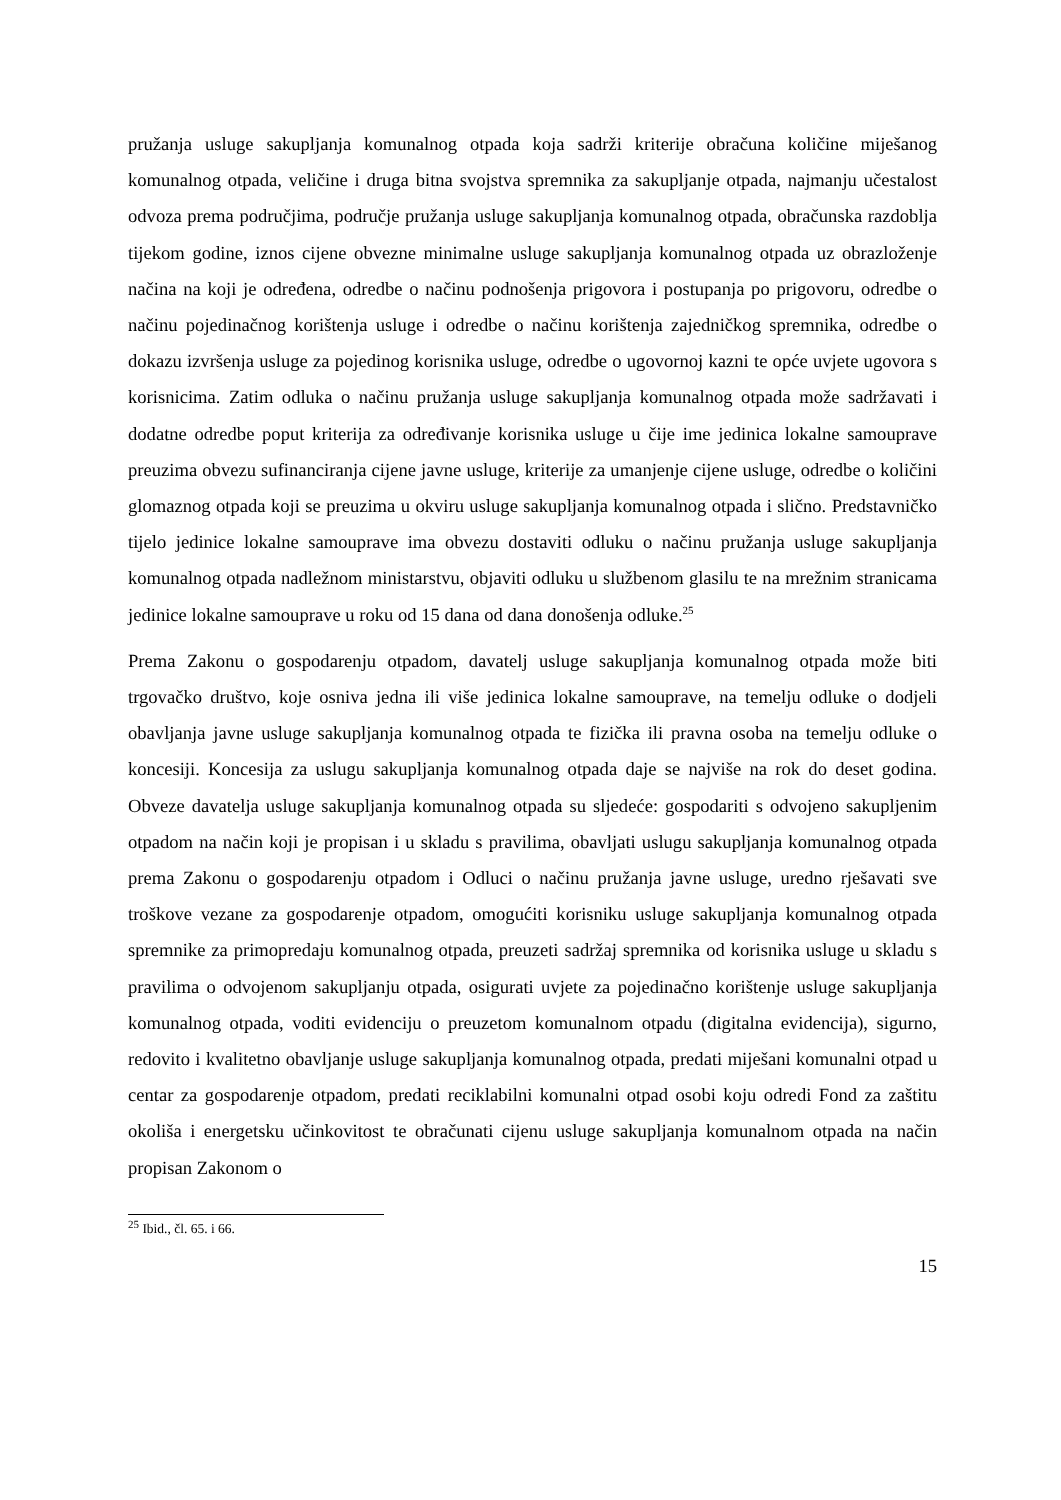pružanja usluge sakupljanja komunalnog otpada koja sadrži kriterije obračuna količine miješanog komunalnog otpada, veličine i druga bitna svojstva spremnika za sakupljanje otpada, najmanju učestalost odvoza prema područjima, područje pružanja usluge sakupljanja komunalnog otpada, obračunska razdoblja tijekom godine, iznos cijene obvezne minimalne usluge sakupljanja komunalnog otpada uz obrazloženje načina na koji je određena, odredbe o načinu podnošenja prigovora i postupanja po prigovoru, odredbe o načinu pojedinačnog korištenja usluge i odredbe o načinu korištenja zajedničkog spremnika, odredbe o dokazu izvršenja usluge za pojedinog korisnika usluge, odredbe o ugovornoj kazni te opće uvjete ugovora s korisnicima. Zatim odluka o načinu pružanja usluge sakupljanja komunalnog otpada može sadržavati i dodatne odredbe poput kriterija za određivanje korisnika usluge u čije ime jedinica lokalne samouprave preuzima obvezu sufinanciranja cijene javne usluge, kriterije za umanjenje cijene usluge, odredbe o količini glomaznog otpada koji se preuzima u okviru usluge sakupljanja komunalnog otpada i slično. Predstavničko tijelo jedinice lokalne samouprave ima obvezu dostaviti odluku o načinu pružanja usluge sakupljanja komunalnog otpada nadležnom ministarstvu, objaviti odluku u službenom glasilu te na mrežnim stranicama jedinice lokalne samouprave u roku od 15 dana od dana donošenja odluke.<sup>25</sup>
Prema Zakonu o gospodarenju otpadom, davatelj usluge sakupljanja komunalnog otpada može biti trgovačko društvo, koje osniva jedna ili više jedinica lokalne samouprave, na temelju odluke o dodjeli obavljanja javne usluge sakupljanja komunalnog otpada te fizička ili pravna osoba na temelju odluke o koncesiji. Koncesija za uslugu sakupljanja komunalnog otpada daje se najviše na rok do deset godina. Obveze davatelja usluge sakupljanja komunalnog otpada su sljedeće: gospodariti s odvojeno sakupljenim otpadom na način koji je propisan i u skladu s pravilima, obavljati uslugu sakupljanja komunalnog otpada prema Zakonu o gospodarenju otpadom i Odluci o načinu pružanja javne usluge, uredno rješavati sve troškove vezane za gospodarenje otpadom, omogućiti korisniku usluge sakupljanja komunalnog otpada spremnike za primopredaju komunalnog otpada, preuzeti sadržaj spremnika od korisnika usluge u skladu s pravilima o odvojenom sakupljanju otpada, osigurati uvjete za pojedinačno korištenje usluge sakupljanja komunalnog otpada, voditi evidenciju o preuzetom komunalnom otpadu (digitalna evidencija), sigurno, redovito i kvalitetno obavljanje usluge sakupljanja komunalnog otpada, predati miješani komunalni otpad u centar za gospodarenje otpadom, predati reciklabilni komunalni otpad osobi koju odredi Fond za zaštitu okoliša i energetsku učinkovitost te obračunati cijenu usluge sakupljanja komunalnom otpada na način propisan Zakonom o
<sup>25</sup> Ibid., čl. 65. i 66.
15